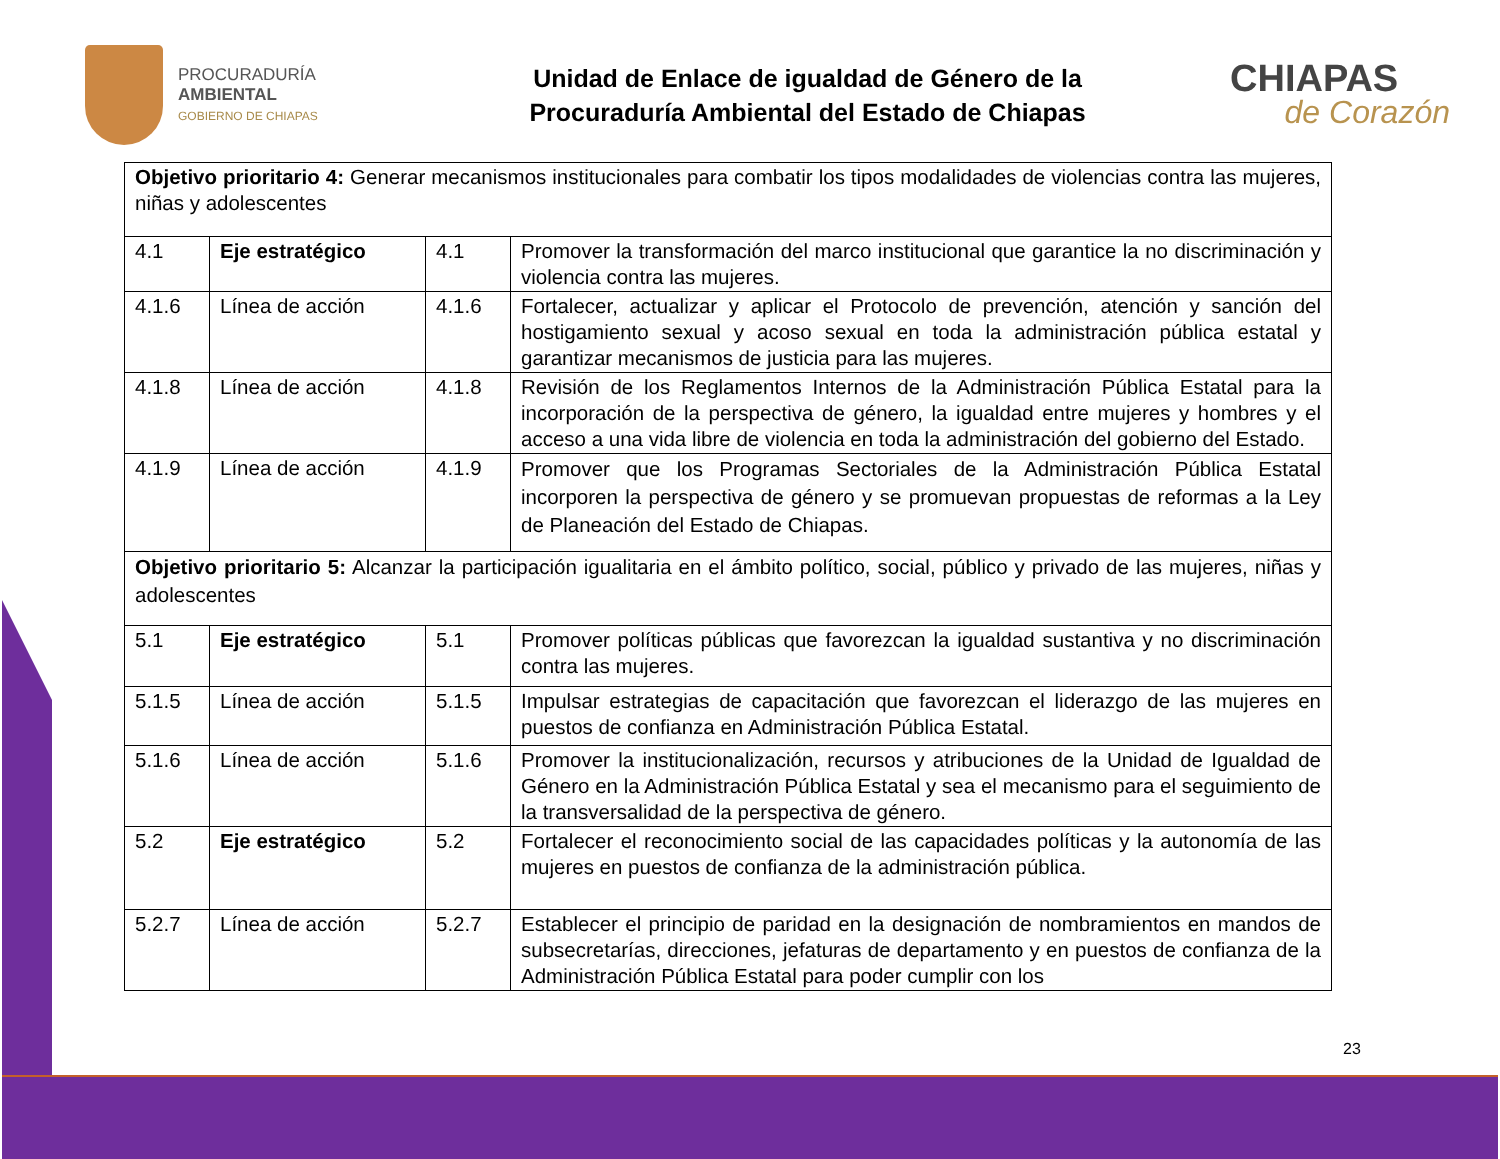PROCURADURÍA
AMBIENTAL
GOBIERNO DE CHIAPAS
Unidad de Enlace de igualdad de Género de la
Procuraduría Ambiental del Estado de Chiapas
CHIAPAS
de Corazón
| Objetivo prioritario 4: Generar mecanismos institucionales para combatir los tipos modalidades de violencias contra las mujeres, niñas y adolescentes | | | |
| 4.1 | Eje estratégico | 4.1 | Promover la transformación del marco institucional que garantice la no discriminación y violencia contra las mujeres. |
| 4.1.6 | Línea de acción | 4.1.6 | Fortalecer, actualizar y aplicar el Protocolo de prevención, atención y sanción del hostigamiento sexual y acoso sexual en toda la administración pública estatal y garantizar mecanismos de justicia para las mujeres. |
| 4.1.8 | Línea de acción | 4.1.8 | Revisión de los Reglamentos Internos de la Administración Pública Estatal para la incorporación de la perspectiva de género, la igualdad entre mujeres y hombres y el acceso a una vida libre de violencia en toda la administración del gobierno del Estado. |
| 4.1.9 | Línea de acción | 4.1.9 | Promover que los Programas Sectoriales de la Administración Pública Estatal incorporen la perspectiva de género y se promuevan propuestas de reformas a la Ley de Planeación del Estado de Chiapas. |
| Objetivo prioritario 5: Alcanzar la participación igualitaria en el ámbito político, social, público y privado de las mujeres, niñas y adolescentes | | | |
| 5.1 | Eje estratégico | 5.1 | Promover políticas públicas que favorezcan la igualdad sustantiva y no discriminación contra las mujeres. |
| 5.1.5 | Línea de acción | 5.1.5 | Impulsar estrategias de capacitación que favorezcan el liderazgo de las mujeres en puestos de confianza en Administración Pública Estatal. |
| 5.1.6 | Línea de acción | 5.1.6 | Promover la institucionalización, recursos y atribuciones de la Unidad de Igualdad de Género en la Administración Pública Estatal y sea el mecanismo para el seguimiento de la transversalidad de la perspectiva de género. |
| 5.2 | Eje estratégico | 5.2 | Fortalecer el reconocimiento social de las capacidades políticas y la autonomía de las mujeres en puestos de confianza de la administración pública. |
| 5.2.7 | Línea de acción | 5.2.7 | Establecer el principio de paridad en la designación de nombramientos en mandos de subsecretarías, direcciones, jefaturas de departamento y en puestos de confianza de la Administración Pública Estatal para poder cumplir con los |
23